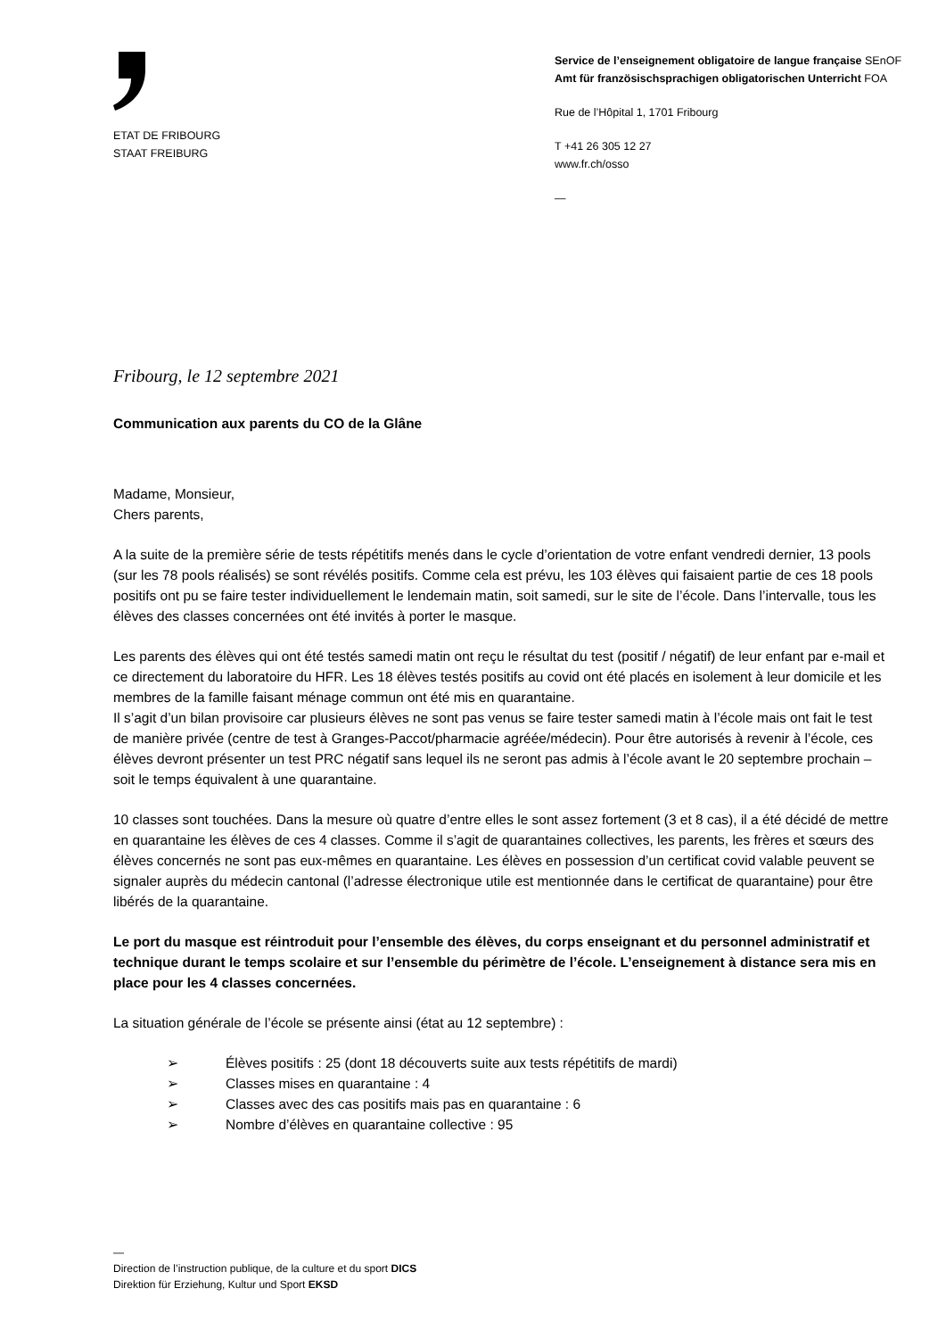ETAT DE FRIBOURG
STAAT FREIBURG
Service de l’enseignement obligatoire de langue française SEnOF
Amt für französischsprachigen obligatorischen Unterricht FOA
Rue de l’Hôpital 1, 1701 Fribourg
T +41 26 305 12 27
www.fr.ch/osso
—
Fribourg, le 12 septembre 2021
Communication aux parents du CO de la Glâne
Madame, Monsieur,
Chers parents,
A la suite de la première série de tests répétitifs menés dans le cycle d’orientation de votre enfant vendredi dernier, 13 pools (sur les 78 pools réalisés) se sont révélés positifs. Comme cela est prévu, les 103 élèves qui faisaient partie de ces 18 pools positifs ont pu se faire tester individuellement le lendemain matin, soit samedi, sur le site de l’école. Dans l’intervalle, tous les élèves des classes concernées ont été invités à porter le masque.
Les parents des élèves qui ont été testés samedi matin ont reçu le résultat du test (positif / négatif) de leur enfant par e-mail et ce directement du laboratoire du HFR. Les 18 élèves testés positifs au covid ont été placés en isolement à leur domicile et les membres de la famille faisant ménage commun ont été mis en quarantaine.
Il s’agit d’un bilan provisoire car plusieurs élèves ne sont pas venus se faire tester samedi matin à l’école mais ont fait le test de manière privée (centre de test à Granges-Paccot/pharmacie agréée/médecin). Pour être autorisés à revenir à l’école, ces élèves devront présenter un test PRC négatif sans lequel ils ne seront pas admis à l’école avant le 20 septembre prochain – soit le temps équivalent à une quarantaine.
10 classes sont touchées. Dans la mesure où quatre d’entre elles le sont assez fortement (3 et 8 cas), il a été décidé de mettre en quarantaine les élèves de ces 4 classes. Comme il s’agit de quarantaines collectives, les parents, les frères et sœurs des élèves concernés ne sont pas eux-mêmes en quarantaine. Les élèves en possession d’un certificat covid valable peuvent se signaler auprès du médecin cantonal (l’adresse électronique utile est mentionnée dans le certificat de quarantaine) pour être libérés de la quarantaine.
Le port du masque est réintroduit pour l’ensemble des élèves, du corps enseignant et du personnel administratif et technique durant le temps scolaire et sur l’ensemble du périmètre de l’école. L’enseignement à distance sera mis en place pour les 4 classes concernées.
La situation générale de l’école se présente ainsi (état au 12 septembre) :
➢ Élèves positifs : 25 (dont 18 découverts suite aux tests répétitifs de mardi)
➢ Classes mises en quarantaine : 4
➢ Classes avec des cas positifs mais pas en quarantaine : 6
➢ Nombre d’élèves en quarantaine collective : 95
—
Direction de l’instruction publique, de la culture et du sport DICS
Direktion für Erziehung, Kultur und Sport EKSD